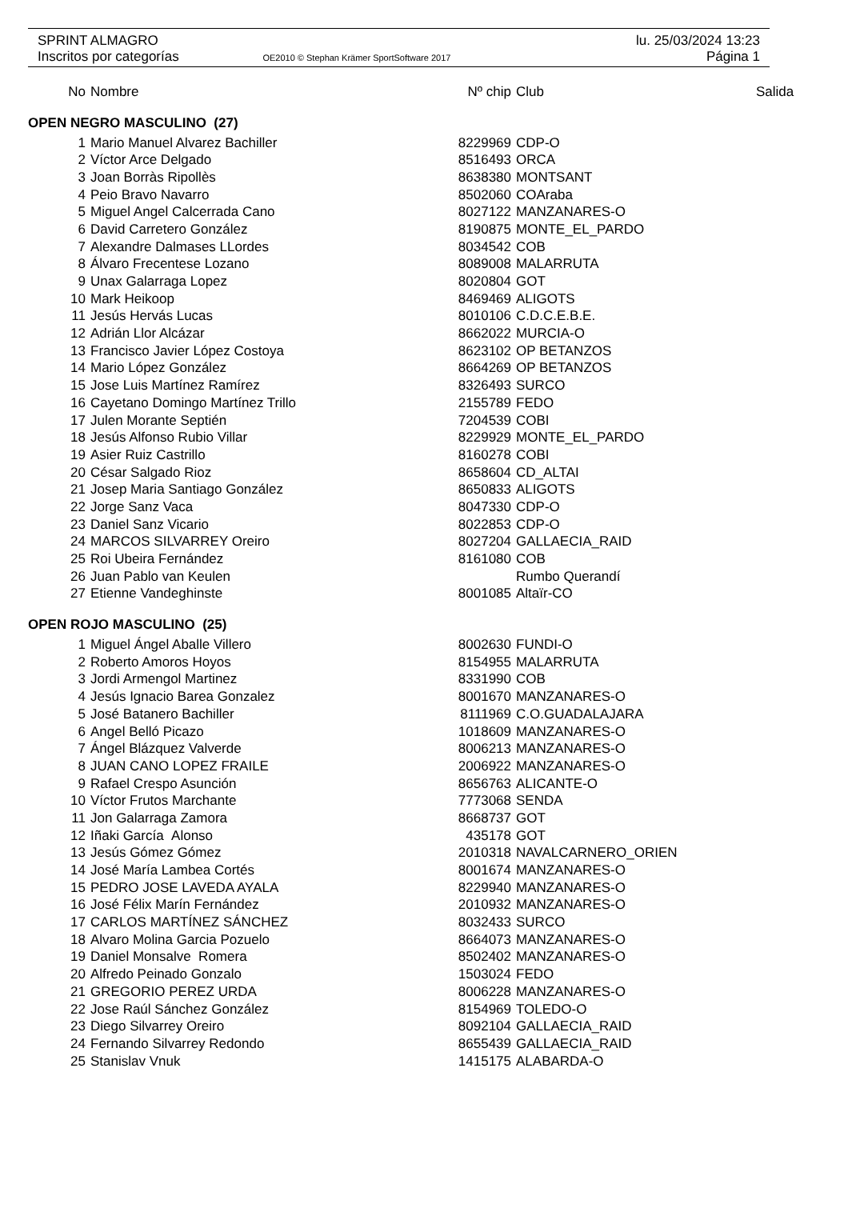lu. 25/03/2024 13:23
Página 1
SPRINT ALMAGRO
Inscritos por categorías OE2010 © Stephan Krämer SportSoftware 2017
| No | Nombre | Nº chip | Club | Salida |
| --- | --- | --- | --- | --- |
| OPEN NEGRO MASCULINO (27) | | | | |
| 1 | Mario Manuel Alvarez Bachiller | 8229969 | CDP-O | |
| 2 | Víctor Arce Delgado | 8516493 | ORCA | |
| 3 | Joan Borràs Ripollès | 8638380 | MONTSANT | |
| 4 | Peio Bravo Navarro | 8502060 | COAraba | |
| 5 | Miguel Angel Calcerrada Cano | 8027122 | MANZANARES-O | |
| 6 | David Carretero González | 8190875 | MONTE_EL_PARDO | |
| 7 | Alexandre Dalmases LLordes | 8034542 | COB | |
| 8 | Álvaro Frecentese Lozano | 8089008 | MALARRUTA | |
| 9 | Unax Galarraga Lopez | 8020804 | GOT | |
| 10 | Mark Heikoop | 8469469 | ALIGOTS | |
| 11 | Jesús Hervás Lucas | 8010106 | C.D.C.E.B.E. | |
| 12 | Adrián Llor Alcázar | 8662022 | MURCIA-O | |
| 13 | Francisco Javier López Costoya | 8623102 | OP BETANZOS | |
| 14 | Mario López González | 8664269 | OP BETANZOS | |
| 15 | Jose Luis Martínez Ramírez | 8326493 | SURCO | |
| 16 | Cayetano Domingo Martínez Trillo | 2155789 | FEDO | |
| 17 | Julen Morante Septién | 7204539 | COBI | |
| 18 | Jesús Alfonso Rubio Villar | 8229929 | MONTE_EL_PARDO | |
| 19 | Asier Ruiz Castrillo | 8160278 | COBI | |
| 20 | César Salgado Rioz | 8658604 | CD_ALTAI | |
| 21 | Josep Maria Santiago González | 8650833 | ALIGOTS | |
| 22 | Jorge Sanz Vaca | 8047330 | CDP-O | |
| 23 | Daniel Sanz Vicario | 8022853 | CDP-O | |
| 24 | MARCOS SILVARREY Oreiro | 8027204 | GALLAECIA_RAID | |
| 25 | Roi Ubeira Fernández | 8161080 | COB | |
| 26 | Juan Pablo van Keulen | | Rumbo Querandí | |
| 27 | Etienne Vandeghinste | 8001085 | Altaïr-CO | |
| OPEN ROJO MASCULINO (25) | | | | |
| 1 | Miguel Ángel Aballe Villero | 8002630 | FUNDI-O | |
| 2 | Roberto Amoros Hoyos | 8154955 | MALARRUTA | |
| 3 | Jordi Armengol Martinez | 8331990 | COB | |
| 4 | Jesús Ignacio Barea Gonzalez | 8001670 | MANZANARES-O | |
| 5 | José Batanero Bachiller | 8111969 | C.O.GUADALAJARA | |
| 6 | Angel Belló Picazo | 1018609 | MANZANARES-O | |
| 7 | Ángel Blázquez Valverde | 8006213 | MANZANARES-O | |
| 8 | JUAN CANO LOPEZ FRAILE | 2006922 | MANZANARES-O | |
| 9 | Rafael Crespo Asunción | 8656763 | ALICANTE-O | |
| 10 | Víctor Frutos Marchante | 7773068 | SENDA | |
| 11 | Jon Galarraga Zamora | 8668737 | GOT | |
| 12 | Iñaki García Alonso | 435178 | GOT | |
| 13 | Jesús Gómez Gómez | 2010318 | NAVALCARNERO_ORIEN | |
| 14 | José María Lambea Cortés | 8001674 | MANZANARES-O | |
| 15 | PEDRO JOSE LAVEDA AYALA | 8229940 | MANZANARES-O | |
| 16 | José Félix Marín Fernández | 2010932 | MANZANARES-O | |
| 17 | CARLOS MARTÍNEZ SÁNCHEZ | 8032433 | SURCO | |
| 18 | Alvaro Molina Garcia Pozuelo | 8664073 | MANZANARES-O | |
| 19 | Daniel Monsalve Romera | 8502402 | MANZANARES-O | |
| 20 | Alfredo Peinado Gonzalo | 1503024 | FEDO | |
| 21 | GREGORIO PEREZ URDA | 8006228 | MANZANARES-O | |
| 22 | Jose Raúl Sánchez González | 8154969 | TOLEDO-O | |
| 23 | Diego Silvarrey Oreiro | 8092104 | GALLAECIA_RAID | |
| 24 | Fernando Silvarrey Redondo | 8655439 | GALLAECIA_RAID | |
| 25 | Stanislav Vnuk | 1415175 | ALABARDA-O | |